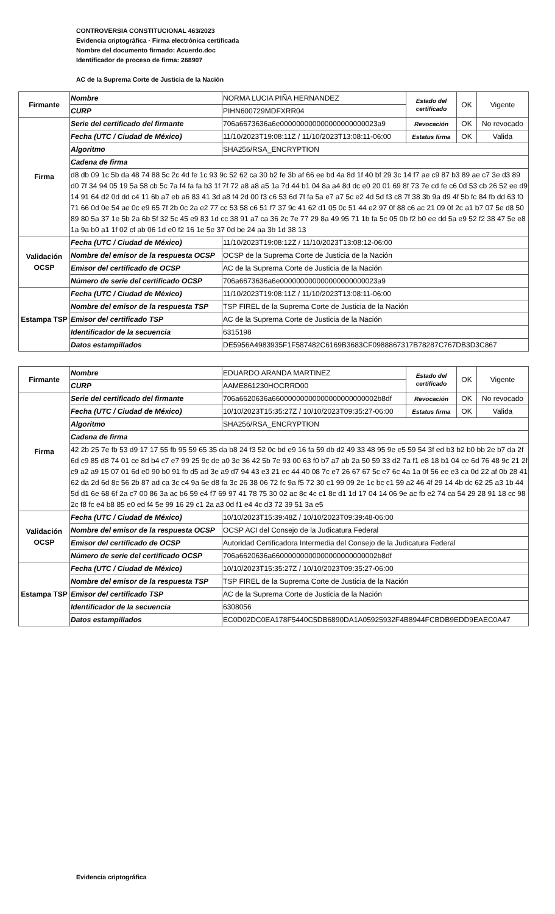CONTROVERSIA CONSTITUCIONAL 463/2023
Evidencia criptográfica · Firma electrónica certificada
Nombre del documento firmado: Acuerdo.doc
Identificador de proceso de firma: 268907
AC de la Suprema Corte de Justicia de la Nación
| Firmante | Nombre | NORMA LUCIA PIÑA HERNANDEZ | Estado del certificado | OK | Vigente |
| | CURP | PIHN600729MDFXRR04 | | | |
| Firma | Serie del certificado del firmante | 706a6673636a6e000000000000000000000023a9 | Revocación | OK | No revocado |
| | Fecha (UTC / Ciudad de México) | 11/10/2023T19:08:11Z / 11/10/2023T13:08:11-06:00 | Estatus firma | OK | Valida |
| | Algoritmo | SHA256/RSA_ENCRYPTION | | | |
| | Cadena de firma | | | | |
| | d8 db 09 1c 5b da 48 74 88 5c 2c 4d fe 1c 93 9c 52 62 ca 30 b2 fe 3b af 66 ee bd 4a 8d 1f 40 bf 29 3c 14 f7 ae c9 87 b3 89 ae c7 3e d3 89 d0 7f 34 94 05 19 5a 58 cb 5c 7a f4 fa fa b3 1f 7f 72 a8 a8 a5 1a 7d 44 b1 04 8a a4 8d dc e0 20 01 69 8f 73 7e cd fe c6 0d 53 cb 26 52 ee d9 14 91 64 d2 0d dd c4 11 6b a7 eb a6 83 41 3d a8 f4 2d 00 f3 c6 53 6d 7f fa 5a e7 a7 5c e2 4d 5d f3 c8 7f 38 3b 9a d9 4f 5b fc 84 fb dd 63 f0 71 66 0d 0e 54 ae 0c e9 65 7f 2b 0c 2a e2 77 cc 53 58 c6 51 f7 37 9c 41 62 d1 05 0c 51 44 e2 97 0f 88 c6 ac 21 09 0f 2c a1 b7 07 5e d8 50 89 80 5a 37 1e 5b 2a 6b 5f 32 5c 45 e9 83 1d cc 38 91 a7 ca 36 2c 7e 77 29 8a 49 95 71 1b fa 5c 05 0b f2 b0 ee dd 5a e9 52 f2 38 47 5e e8 1a 9a b0 a1 1f 02 cf ab 06 1d e0 f2 16 1e 5e 37 0d be 24 aa 3b 1d 38 13 | | | | |
| Validación OCSP | Fecha (UTC / Ciudad de México) | 11/10/2023T19:08:12Z / 11/10/2023T13:08:12-06:00 | | | |
| | Nombre del emisor de la respuesta OCSP | OCSP de la Suprema Corte de Justicia de la Nación | | | |
| | Emisor del certificado de OCSP | AC de la Suprema Corte de Justicia de la Nación | | | |
| | Número de serie del certificado OCSP | 706a6673636a6e000000000000000000000023a9 | | | |
| Estampa TSP | Fecha (UTC / Ciudad de México) | 11/10/2023T19:08:11Z / 11/10/2023T13:08:11-06:00 | | | |
| | Nombre del emisor de la respuesta TSP | TSP FIREL de la Suprema Corte de Justicia de la Nación | | | |
| | Emisor del certificado TSP | AC de la Suprema Corte de Justicia de la Nación | | | |
| | Identificador de la secuencia | 6315198 | | | |
| | Datos estampillados | DE5956A4983935F1F587482C6169B3683CF0988867317B78287C767DB3D3C867 | | | |
| Firmante | Nombre | EDUARDO ARANDA MARTINEZ | Estado del certificado | OK | Vigente |
| | CURP | AAME861230HOCRRD00 | | | |
| Firma | Serie del certificado del firmante | 706a6620636a66000000000000000000000002b8df | Revocación | OK | No revocado |
| | Fecha (UTC / Ciudad de México) | 10/10/2023T15:35:27Z / 10/10/2023T09:35:27-06:00 | Estatus firma | OK | Valida |
| | Algoritmo | SHA256/RSA_ENCRYPTION | | | |
| | Cadena de firma | | | | |
| | 42 2b 25 7e fb 53 d9 17 17 55 fb 95 59 65 35 da b8 24 f3 52 0c bd e9 16 fa 59 db d2 49 33 48 95 9e e5 59 54 3f ed b3 b2 b0 bb 2e b7 da 2f 6d c9 85 d8 74 01 ce 8d b4 c7 e7 99 25 9c de a0 3e 36 42 5b 7e 93 00 63 f0 b7 a7 ab 2a 50 59 33 d2 7a f1 e8 18 b1 04 ce 6d 76 48 9c 21 2f c9 a2 a9 15 07 01 6d e0 90 b0 91 fb d5 ad 3e a9 d7 94 43 e3 21 ec 44 40 08 7c e7 26 67 67 5c e7 6c 4a 1a 0f 56 ee e3 ca 0d 22 af 0b 28 41 62 da 2d 6d 8c 56 2b 87 ad ca 3c c4 9a 6e d8 fa 3c 26 38 06 72 fc 9a f5 72 30 c1 99 09 2e 1c bc c1 59 a2 46 4f 29 14 4b dc 62 25 a3 1b 44 5d d1 6e 68 6f 2a c7 00 86 3a ac b6 59 e4 f7 69 97 41 78 75 30 02 ac 8c 4c c1 8c d1 1d 17 04 14 06 9e ac fb e2 74 ca 54 29 28 91 18 cc 98 2c f8 fc e4 b8 85 e0 ed f4 5e 99 16 29 c1 2a a3 0d f1 e4 4c d3 72 39 51 3a e5 | | | | |
| Validación OCSP | Fecha (UTC / Ciudad de México) | 10/10/2023T15:39:48Z / 10/10/2023T09:39:48-06:00 | | | |
| | Nombre del emisor de la respuesta OCSP | OCSP ACI del Consejo de la Judicatura Federal | | | |
| | Emisor del certificado de OCSP | Autoridad Certificadora Intermedia del Consejo de la Judicatura Federal | | | |
| | Número de serie del certificado OCSP | 706a6620636a66000000000000000000000002b8df | | | |
| Estampa TSP | Fecha (UTC / Ciudad de México) | 10/10/2023T15:35:27Z / 10/10/2023T09:35:27-06:00 | | | |
| | Nombre del emisor de la respuesta TSP | TSP FIREL de la Suprema Corte de Justicia de la Nación | | | |
| | Emisor del certificado TSP | AC de la Suprema Corte de Justicia de la Nación | | | |
| | Identificador de la secuencia | 6308056 | | | |
| | Datos estampillados | EC0D02DC0EA178F5440C5DB6890DA1A05925932F4B8944FCBDB9EDD9EAEC0A47 | | | |
Evidencia criptográfica